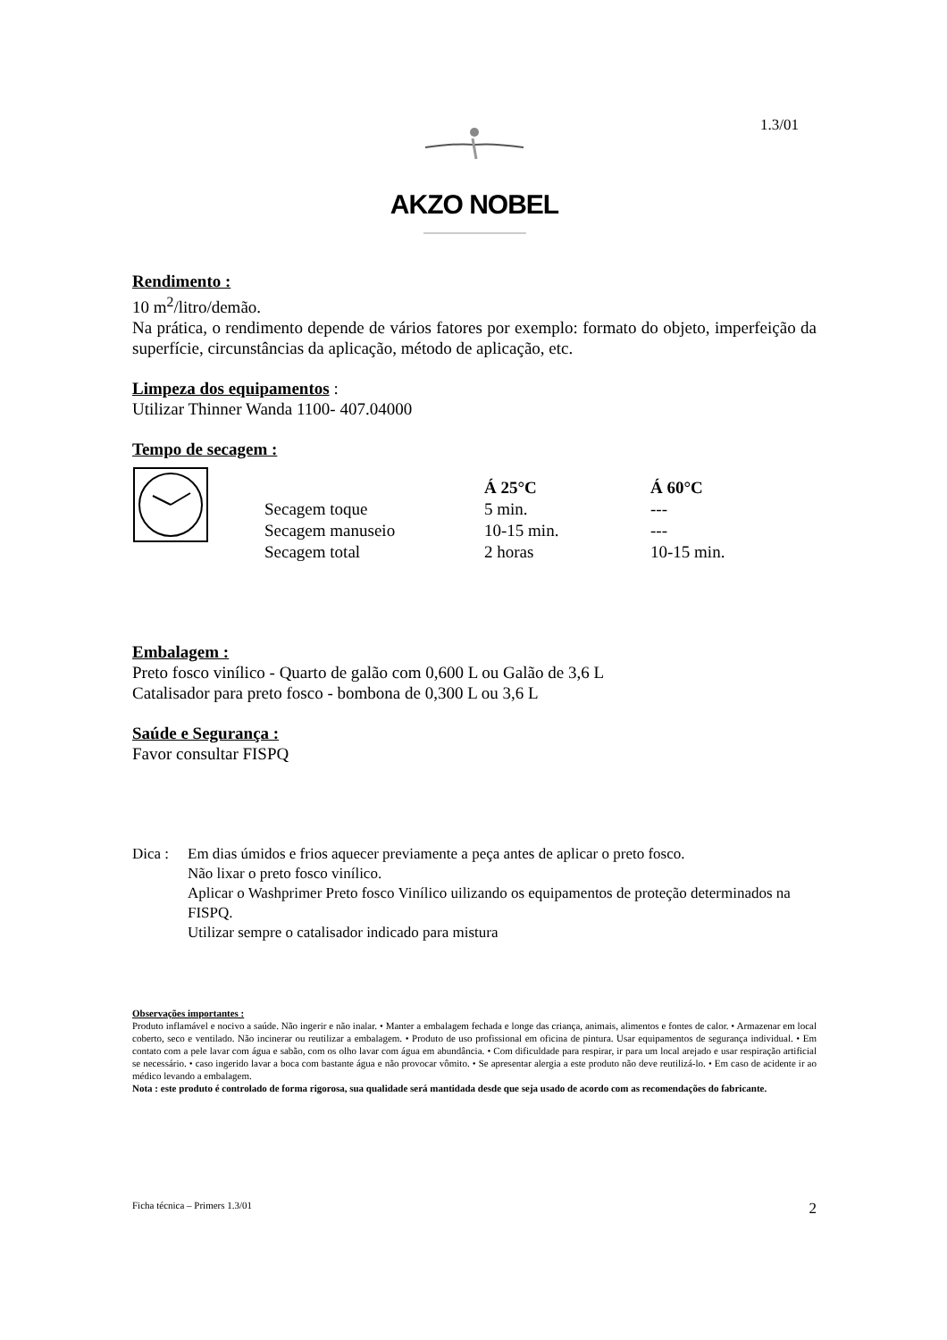1.3/01
AKZO NOBEL
Rendimento :
10 m<sup>2</sup>/litro/demão.
Na prática, o rendimento depende de vários fatores por exemplo: formato do objeto, imperfeição da superfície, circunstâncias da aplicação, método de aplicação, etc.
Limpeza dos equipamentos
:
Utilizar Thinner Wanda 1100- 407.04000
Tempo de secagem :
| | Á 25°C | Á 60°C |
| --- | --- | --- |
| Secagem toque | 5 min. | --- |
| Secagem manuseio | 10-15 min. | --- |
| Secagem total | 2 horas | 10-15 min. |
Embalagem :
Preto fosco vinílico - Quarto de galão com 0,600 L ou Galão de 3,6 L
Catalisador para preto fosco - bombona de 0,300 L ou 3,6 L
Saúde e Segurança :
Favor consultar FISPQ
Dica : Em dias úmidos e frios aquecer previamente a peça antes de aplicar o preto fosco.
Não lixar o preto fosco vinílico.
Aplicar o Washprimer Preto fosco Vinílico uilizando os equipamentos de proteção determinados na FISPQ.
Utilizar sempre o catalisador indicado para mistura
Observações importantes :
Produto inflamável e nocivo a saúde. Não ingerir e não inalar. • Manter a embalagem fechada e longe das criança, animais, alimentos e fontes de calor. • Armazenar em local coberto, seco e ventilado. Não incinerar ou reutilizar a embalagem. • Produto de uso profissional em oficina de pintura. Usar equipamentos de segurança individual. • Em contato com a pele lavar com água e sabão, com os olho lavar com água em abundância. • Com dificuldade para respirar, ir para um local arejado e usar respiração artificial se necessário. • caso ingerido lavar a boca com bastante água e não provocar vômito. • Se apresentar alergia a este produto não deve reutilizá-lo. • Em caso de acidente ir ao médico levando a embalagem.
Nota : este produto é controlado de forma rigorosa, sua qualidade será mantidada desde que seja usado de acordo com as recomendações do fabricante.
Ficha técnica – Primers 1.3/01 2